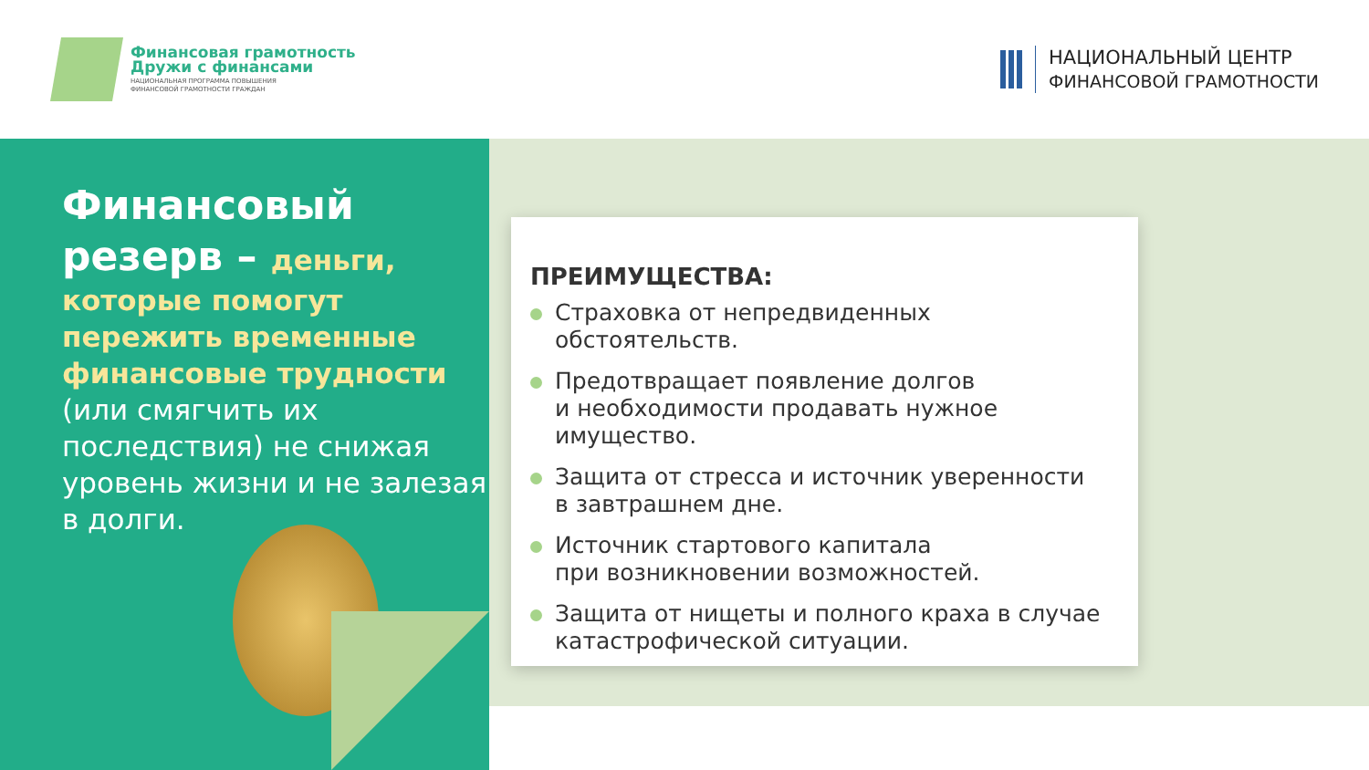Финансовая грамотность
Дружи с финансами
НАЦИОНАЛЬНАЯ ПРОГРАММА ПОВЫШЕНИЯ
ФИНАНСОВОЙ ГРАМОТНОСТИ ГРАЖДАН
НАЦИОНАЛЬНЫЙ ЦЕНТР
ФИНАНСОВОЙ ГРАМОТНОСТИ
Финансовый
резерв – деньги, которые помогут пережить временные финансовые трудности (или смягчить их последствия) не снижая уровень жизни и не залезая в долги.
ПРЕИМУЩЕСТВА:
Страховка от непредвиденных обстоятельств.
Предотвращает появление долгов
и необходимости продавать нужное имущество.
Защита от стресса и источник уверенности
в завтрашнем дне.
Источник стартового капитала
при возникновении возможностей.
Защита от нищеты и полного краха в случае катастрофической ситуации.